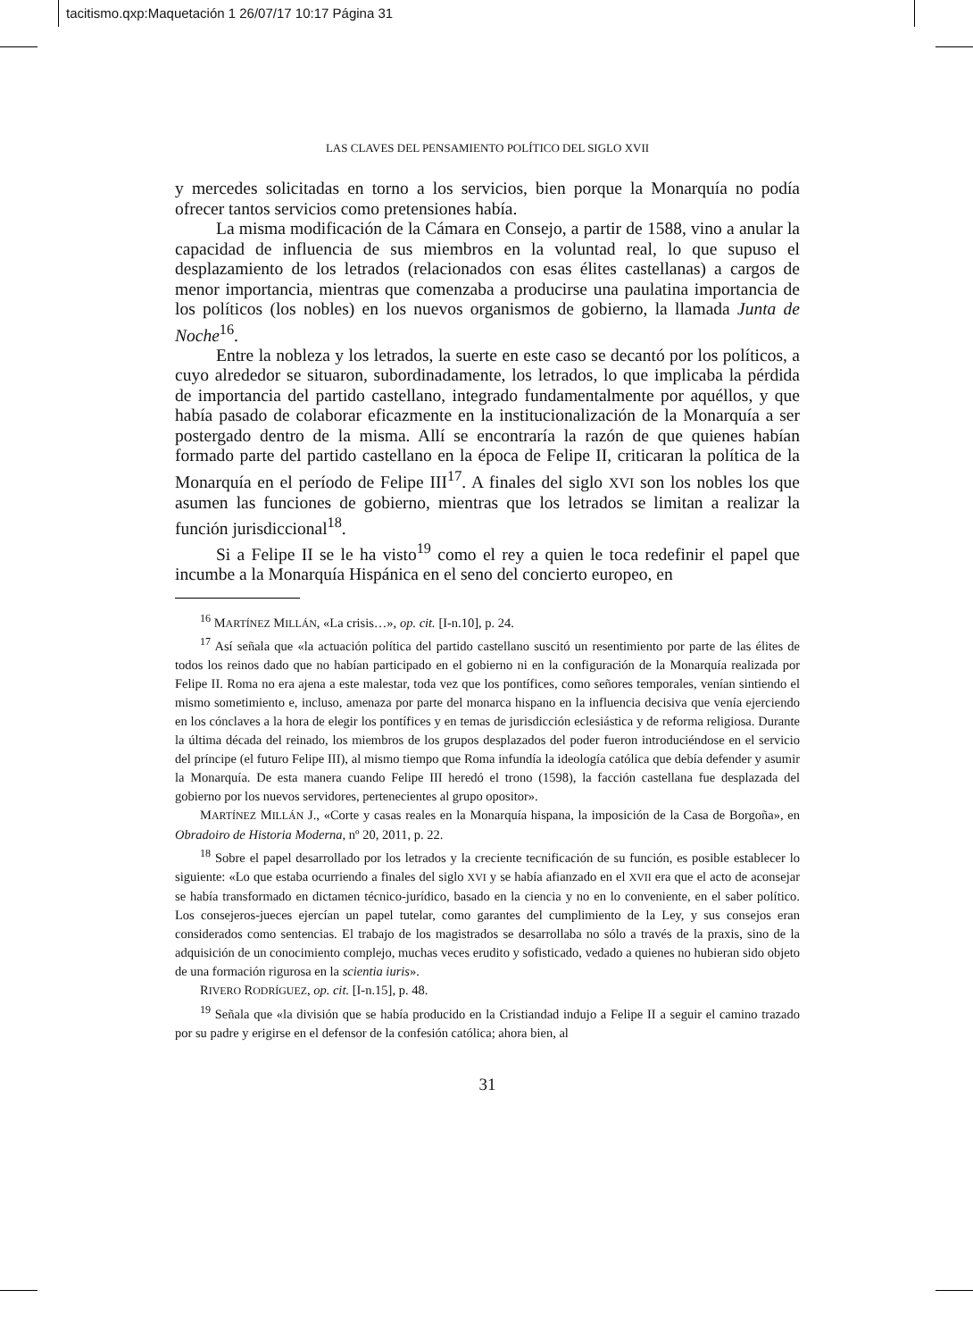tacitismo.qxp:Maquetación 1 26/07/17 10:17 Página 31
LAS CLAVES DEL PENSAMIENTO POLÍTICO DEL SIGLO XVII
y mercedes solicitadas en torno a los servicios, bien porque la Monarquía no podía ofrecer tantos servicios como pretensiones había.
La misma modificación de la Cámara en Consejo, a partir de 1588, vino a anular la capacidad de influencia de sus miembros en la voluntad real, lo que supuso el desplazamiento de los letrados (relacionados con esas élites castellanas) a cargos de menor importancia, mientras que comenzaba a producirse una paulatina importancia de los políticos (los nobles) en los nuevos organismos de gobierno, la llamada Junta de Noche<sup>16</sup>.
Entre la nobleza y los letrados, la suerte en este caso se decantó por los políticos, a cuyo alrededor se situaron, subordinadamente, los letrados, lo que implicaba la pérdida de importancia del partido castellano, integrado fundamentalmente por aquéllos, y que había pasado de colaborar eficazmente en la institucionalización de la Monarquía a ser postergado dentro de la misma. Allí se encontraría la razón de que quienes habían formado parte del partido castellano en la época de Felipe II, criticaran la política de la Monarquía en el período de Felipe III<sup>17</sup>. A finales del siglo XVI son los nobles los que asumen las funciones de gobierno, mientras que los letrados se limitan a realizar la función jurisdiccional<sup>18</sup>.
Si a Felipe II se le ha visto<sup>19</sup> como el rey a quien le toca redefinir el papel que incumbe a la Monarquía Hispánica en el seno del concierto europeo, en
<sup>16</sup> MARTÍNEZ MILLÁN, «La crisis…», op. cit. [I-n.10], p. 24.
<sup>17</sup> Así señala que «la actuación política del partido castellano suscitó un resentimiento por parte de las élites de todos los reinos dado que no habían participado en el gobierno ni en la configuración de la Monarquía realizada por Felipe II. Roma no era ajena a este malestar, toda vez que los pontífices, como señores temporales, venían sintiendo el mismo sometimiento e, incluso, amenaza por parte del monarca hispano en la influencia decisiva que venía ejerciendo en los cónclaves a la hora de elegir los pontífices y en temas de jurisdicción eclesiástica y de reforma religiosa. Durante la última década del reinado, los miembros de los grupos desplazados del poder fueron introduciéndose en el servicio del príncipe (el futuro Felipe III), al mismo tiempo que Roma infundía la ideología católica que debía defender y asumir la Monarquía. De esta manera cuando Felipe III heredó el trono (1598), la facción castellana fue desplazada del gobierno por los nuevos servidores, pertenecientes al grupo opositor».
MARTÍNEZ MILLÁN J., «Corte y casas reales en la Monarquía hispana, la imposición de la Casa de Borgoña», en Obradoiro de Historia Moderna, nº 20, 2011, p. 22.
<sup>18</sup> Sobre el papel desarrollado por los letrados y la creciente tecnificación de su función, es posible establecer lo siguiente: «Lo que estaba ocurriendo a finales del siglo XVI y se había afianzado en el XVII era que el acto de aconsejar se había transformado en dictamen técnico-jurídico, basado en la ciencia y no en lo conveniente, en el saber político. Los consejeros-jueces ejercían un papel tutelar, como garantes del cumplimiento de la Ley, y sus consejos eran considerados como sentencias. El trabajo de los magistrados se desarrollaba no sólo a través de la praxis, sino de la adquisición de un conocimiento complejo, muchas veces erudito y sofisticado, vedado a quienes no hubieran sido objeto de una formación rigurosa en la scientia iuris».
RIVERO RODRÍGUEZ, op. cit. [I-n.15], p. 48.
<sup>19</sup> Señala que «la división que se había producido en la Cristiandad indujo a Felipe II a seguir el camino trazado por su padre y erigirse en el defensor de la confesión católica; ahora bien, al
31